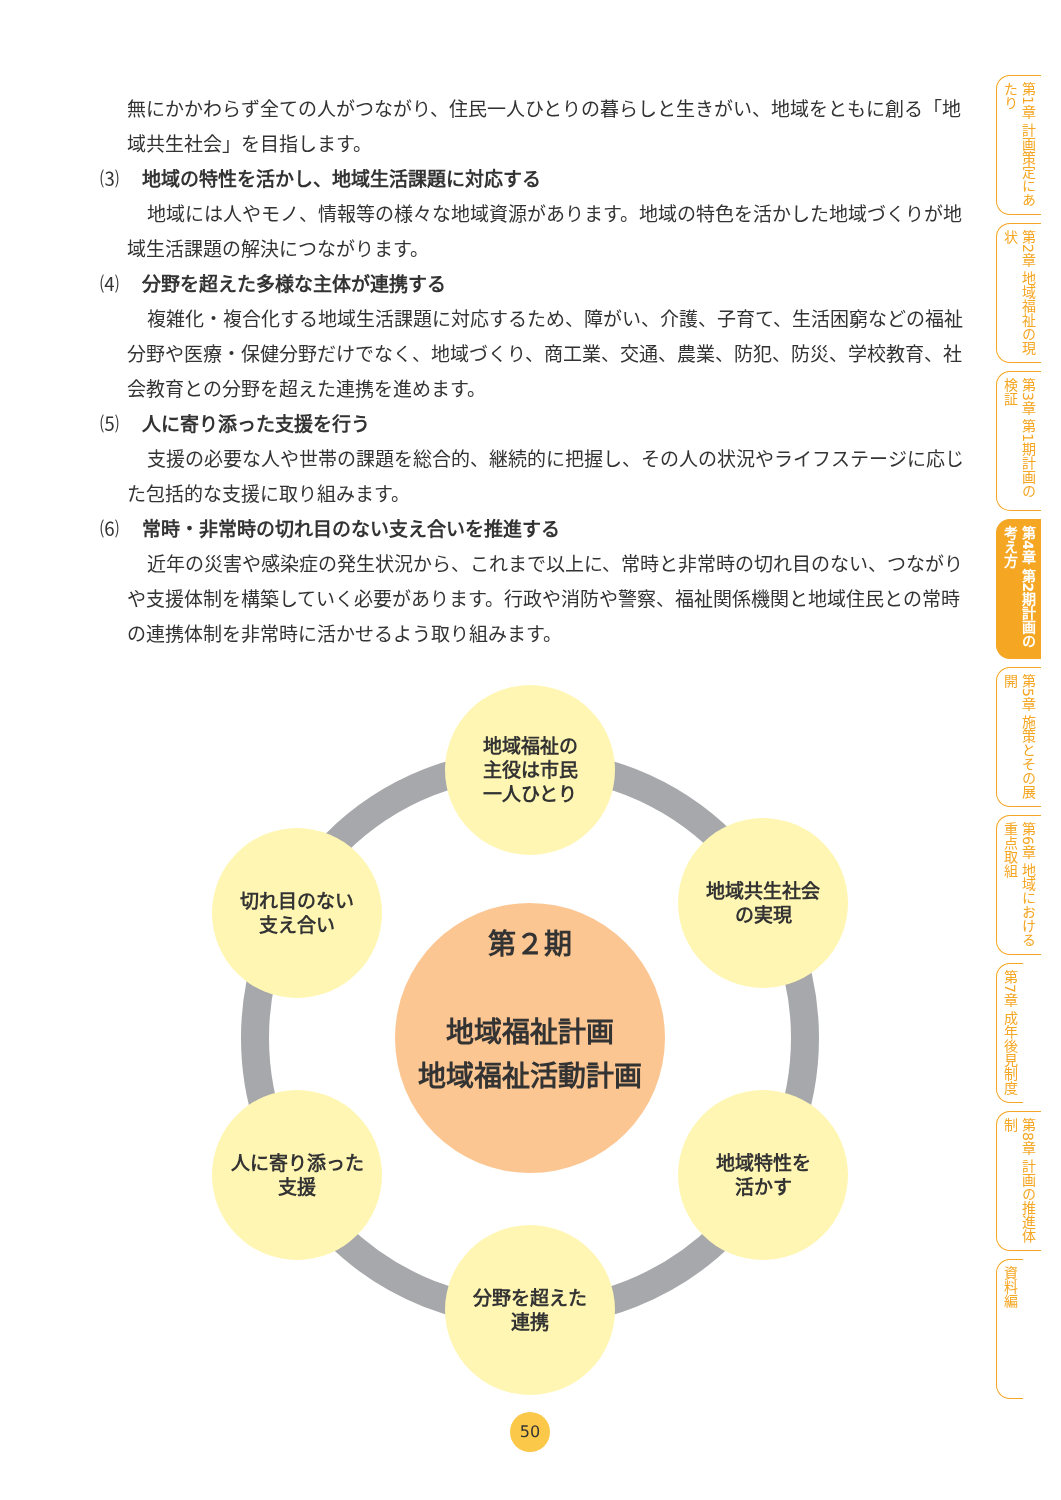無にかかわらず全ての人がつながり、住民一人ひとりの暮らしと生きがい、地域をともに創る「地域共生社会」を目指します。
⑶ 地域の特性を活かし、地域生活課題に対応する
地域には人やモノ、情報等の様々な地域資源があります。地域の特色を活かした地域づくりが地域生活課題の解決につながります。
⑷ 分野を超えた多様な主体が連携する
複雑化・複合化する地域生活課題に対応するため、障がい、介護、子育て、生活困窮などの福祉分野や医療・保健分野だけでなく、地域づくり、商工業、交通、農業、防犯、防災、学校教育、社会教育との分野を超えた連携を進めます。
⑸ 人に寄り添った支援を行う
支援の必要な人や世帯の課題を総合的、継続的に把握し、その人の状況やライフステージに応じた包括的な支援に取り組みます。
⑹ 常時・非常時の切れ目のない支え合いを推進する
近年の災害や感染症の発生状況から、これまで以上に、常時と非常時の切れ目のない、つながりや支援体制を構築していく必要があります。行政や消防や警察、福祉関係機関と地域住民との常時の連携体制を非常時に活かせるよう取り組みます。
地域福祉の
主役は市民
一人ひとり
地域共生社会
の実現
地域特性を
活かす
分野を超えた
連携
人に寄り添った
支援
切れ目のない
支え合い
第２期
地域福祉計画
地域福祉活動計画
50
第1章 計画策定にあたり
第2章 地域福祉の現状
第3章 第1期計画の検証
第4章 第2期計画の考え方
第5章 施策とその展開
第6章 地域における重点取組
第7章 成年後見制度
第8章 計画の推進体制
資料編